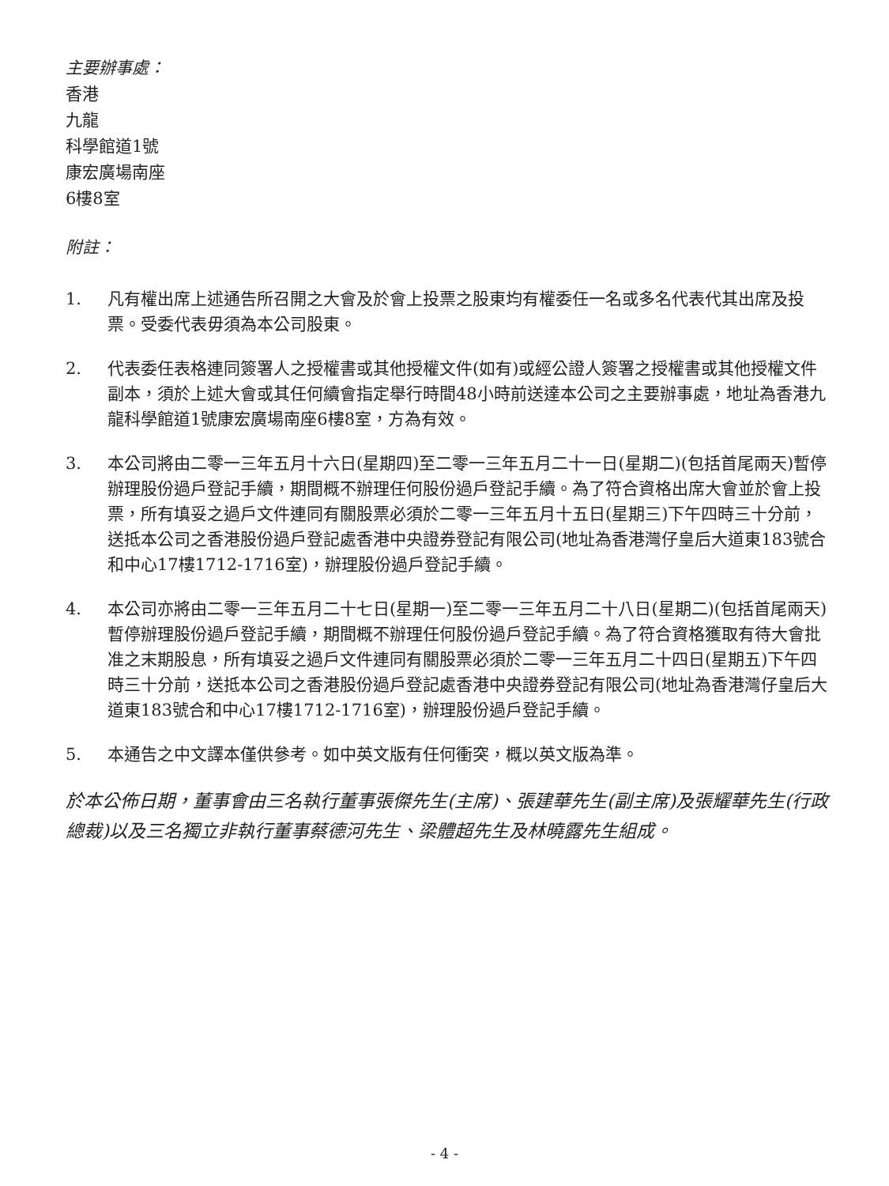主要辦事處：
香港
九龍
科學館道1號
康宏廣場南座
6樓8室
附註：
1. 凡有權出席上述通告所召開之大會及於會上投票之股東均有權委任一名或多名代表代其出席及投票。受委代表毋須為本公司股東。
2. 代表委任表格連同簽署人之授權書或其他授權文件(如有)或經公證人簽署之授權書或其他授權文件副本，須於上述大會或其任何續會指定舉行時間48小時前送達本公司之主要辦事處，地址為香港九龍科學館道1號康宏廣場南座6樓8室，方為有效。
3. 本公司將由二零一三年五月十六日(星期四)至二零一三年五月二十一日(星期二)(包括首尾兩天)暫停辦理股份過戶登記手續，期間概不辦理任何股份過戶登記手續。為了符合資格出席大會並於會上投票，所有填妥之過戶文件連同有關股票必須於二零一三年五月十五日(星期三)下午四時三十分前，送抵本公司之香港股份過戶登記處香港中央證券登記有限公司(地址為香港灣仔皇后大道東183號合和中心17樓1712-1716室)，辦理股份過戶登記手續。
4. 本公司亦將由二零一三年五月二十七日(星期一)至二零一三年五月二十八日(星期二)(包括首尾兩天)暫停辦理股份過戶登記手續，期間概不辦理任何股份過戶登記手續。為了符合資格獲取有待大會批准之末期股息，所有填妥之過戶文件連同有關股票必須於二零一三年五月二十四日(星期五)下午四時三十分前，送抵本公司之香港股份過戶登記處香港中央證券登記有限公司(地址為香港灣仔皇后大道東183號合和中心17樓1712-1716室)，辦理股份過戶登記手續。
5. 本通告之中文譯本僅供參考。如中英文版有任何衝突，概以英文版為準。
於本公佈日期，董事會由三名執行董事張傑先生(主席)、張建華先生(副主席)及張耀華先生(行政總裁)以及三名獨立非執行董事蔡德河先生、梁體超先生及林曉露先生組成。
- 4 -